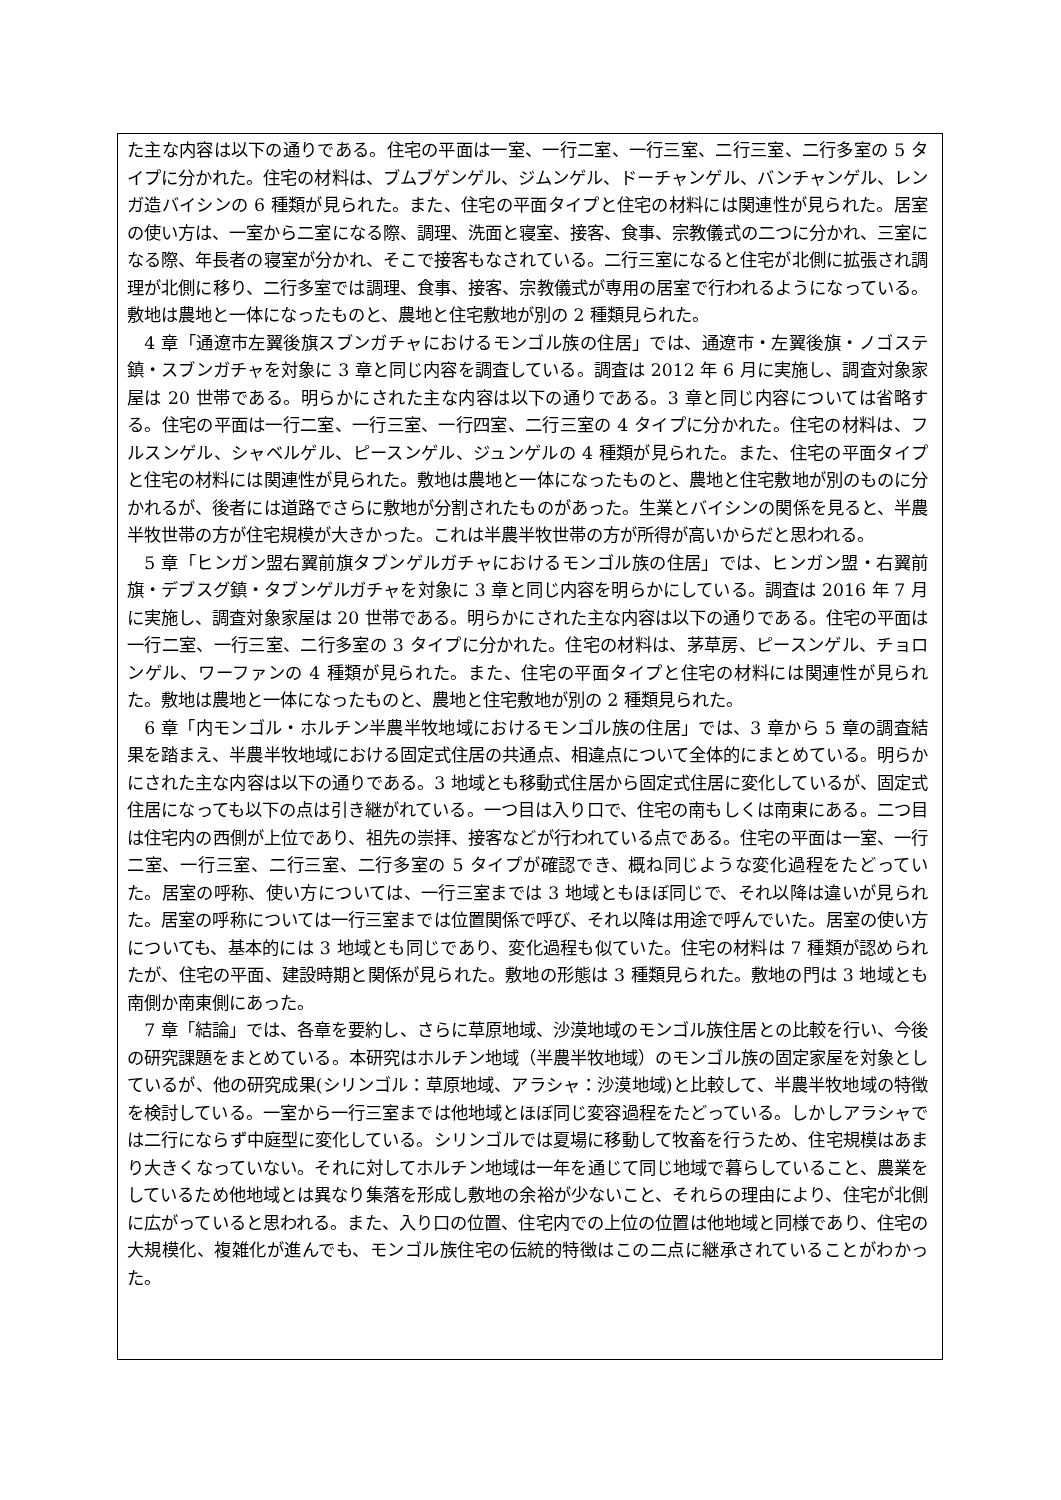た主な内容は以下の通りである。住宅の平面は一室、一行二室、一行三室、二行三室、二行多室の 5 タイプに分かれた。住宅の材料は、ブムブゲンゲル、ジムンゲル、ドーチャンゲル、バンチャンゲル、レンガ造バイシンの 6 種類が見られた。また、住宅の平面タイプと住宅の材料には関連性が見られた。居室の使い方は、一室から二室になる際、調理、洗面と寝室、接客、食事、宗教儀式の二つに分かれ、三室になる際、年長者の寝室が分かれ、そこで接客もなされている。二行三室になると住宅が北側に拡張され調理が北側に移り、二行多室では調理、食事、接客、宗教儀式が専用の居室で行われるようになっている。敷地は農地と一体になったものと、農地と住宅敷地が別の 2 種類見られた。
4 章「通遼市左翼後旗スブンガチャにおけるモンゴル族の住居」では、通遼市・左翼後旗・ノゴステ鎮・スブンガチャを対象に 3 章と同じ内容を調査している。調査は 2012 年 6 月に実施し、調査対象家屋は 20 世帯である。明らかにされた主な内容は以下の通りである。3 章と同じ内容については省略する。住宅の平面は一行二室、一行三室、一行四室、二行三室の 4 タイプに分かれた。住宅の材料は、フルスンゲル、シャベルゲル、ピースンゲル、ジュンゲルの 4 種類が見られた。また、住宅の平面タイプと住宅の材料には関連性が見られた。敷地は農地と一体になったものと、農地と住宅敷地が別のものに分かれるが、後者には道路でさらに敷地が分割されたものがあった。生業とバイシンの関係を見ると、半農半牧世帯の方が住宅規模が大きかった。これは半農半牧世帯の方が所得が高いからだと思われる。
5 章「ヒンガン盟右翼前旗タブンゲルガチャにおけるモンゴル族の住居」では、ヒンガン盟・右翼前旗・デブスグ鎮・タブンゲルガチャを対象に 3 章と同じ内容を明らかにしている。調査は 2016 年 7 月に実施し、調査対象家屋は 20 世帯である。明らかにされた主な内容は以下の通りである。住宅の平面は一行二室、一行三室、二行多室の 3 タイプに分かれた。住宅の材料は、茅草房、ピースンゲル、チョロンゲル、ワーファンの 4 種類が見られた。また、住宅の平面タイプと住宅の材料には関連性が見られた。敷地は農地と一体になったものと、農地と住宅敷地が別の 2 種類見られた。
6 章「内モンゴル・ホルチン半農半牧地域におけるモンゴル族の住居」では、3 章から 5 章の調査結果を踏まえ、半農半牧地域における固定式住居の共通点、相違点について全体的にまとめている。明らかにされた主な内容は以下の通りである。3 地域とも移動式住居から固定式住居に変化しているが、固定式住居になっても以下の点は引き継がれている。一つ目は入り口で、住宅の南もしくは南東にある。二つ目は住宅内の西側が上位であり、祖先の崇拝、接客などが行われている点である。住宅の平面は一室、一行二室、一行三室、二行三室、二行多室の 5 タイプが確認でき、概ね同じような変化過程をたどっていた。居室の呼称、使い方については、一行三室までは 3 地域ともほぼ同じで、それ以降は違いが見られた。居室の呼称については一行三室までは位置関係で呼び、それ以降は用途で呼んでいた。居室の使い方についても、基本的には 3 地域とも同じであり、変化過程も似ていた。住宅の材料は 7 種類が認められたが、住宅の平面、建設時期と関係が見られた。敷地の形態は 3 種類見られた。敷地の門は 3 地域とも南側か南東側にあった。
7 章「結論」では、各章を要約し、さらに草原地域、沙漠地域のモンゴル族住居との比較を行い、今後の研究課題をまとめている。本研究はホルチン地域（半農半牧地域）のモンゴル族の固定家屋を対象としているが、他の研究成果(シリンゴル：草原地域、アラシャ：沙漠地域)と比較して、半農半牧地域の特徴を検討している。一室から一行三室までは他地域とほぼ同じ変容過程をたどっている。しかしアラシャでは二行にならず中庭型に変化している。シリンゴルでは夏場に移動して牧畜を行うため、住宅規模はあまり大きくなっていない。それに対してホルチン地域は一年を通じて同じ地域で暮らしていること、農業をしているため他地域とは異なり集落を形成し敷地の余裕が少ないこと、それらの理由により、住宅が北側に広がっていると思われる。また、入り口の位置、住宅内での上位の位置は他地域と同様であり、住宅の大規模化、複雑化が進んでも、モンゴル族住宅の伝統的特徴はこの二点に継承されていることがわかった。